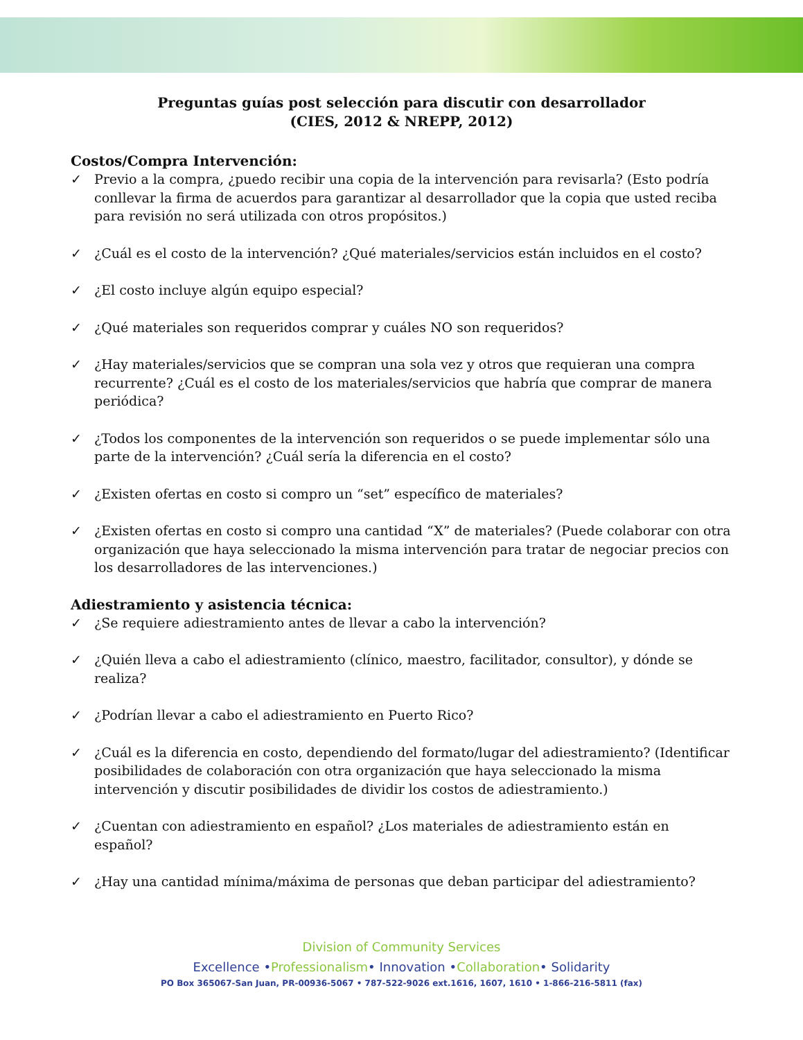Preguntas guías post selección para discutir con desarrollador
(CIES, 2012 & NREPP, 2012)
Costos/Compra Intervención:
✓ Previo a la compra, ¿puedo recibir una copia de la intervención para revisarla? (Esto podría conllevar la firma de acuerdos para garantizar al desarrollador que la copia que usted reciba para revisión no será utilizada con otros propósitos.)
✓ ¿Cuál es el costo de la intervención? ¿Qué materiales/servicios están incluidos en el costo?
✓ ¿El costo incluye algún equipo especial?
✓ ¿Qué materiales son requeridos comprar y cuáles NO son requeridos?
✓ ¿Hay materiales/servicios que se compran una sola vez y otros que requieran una compra recurrente? ¿Cuál es el costo de los materiales/servicios que habría que comprar de manera periódica?
✓ ¿Todos los componentes de la intervención son requeridos o se puede implementar sólo una parte de la intervención? ¿Cuál sería la diferencia en el costo?
✓ ¿Existen ofertas en costo si compro un “set” específico de materiales?
✓ ¿Existen ofertas en costo si compro una cantidad “X” de materiales? (Puede colaborar con otra organización que haya seleccionado la misma intervención para tratar de negociar precios con los desarrolladores de las intervenciones.)
Adiestramiento y asistencia técnica:
✓ ¿Se requiere adiestramiento antes de llevar a cabo la intervención?
✓ ¿Quién lleva a cabo el adiestramiento (clínico, maestro, facilitador, consultor), y dónde se realiza?
✓ ¿Podrían llevar a cabo el adiestramiento en Puerto Rico?
✓ ¿Cuál es la diferencia en costo, dependiendo del formato/lugar del adiestramiento? (Identificar posibilidades de colaboración con otra organización que haya seleccionado la misma intervención y discutir posibilidades de dividir los costos de adiestramiento.)
✓ ¿Cuentan con adiestramiento en español? ¿Los materiales de adiestramiento están en español?
✓ ¿Hay una cantidad mínima/máxima de personas que deban participar del adiestramiento?
Division of Community Services
Excellence •Professionalism• Innovation •Collaboration• Solidarity
PO Box 365067-San Juan, PR-00936-5067 • 787-522-9026 ext.1616, 1607, 1610 • 1-866-216-5811 (fax)